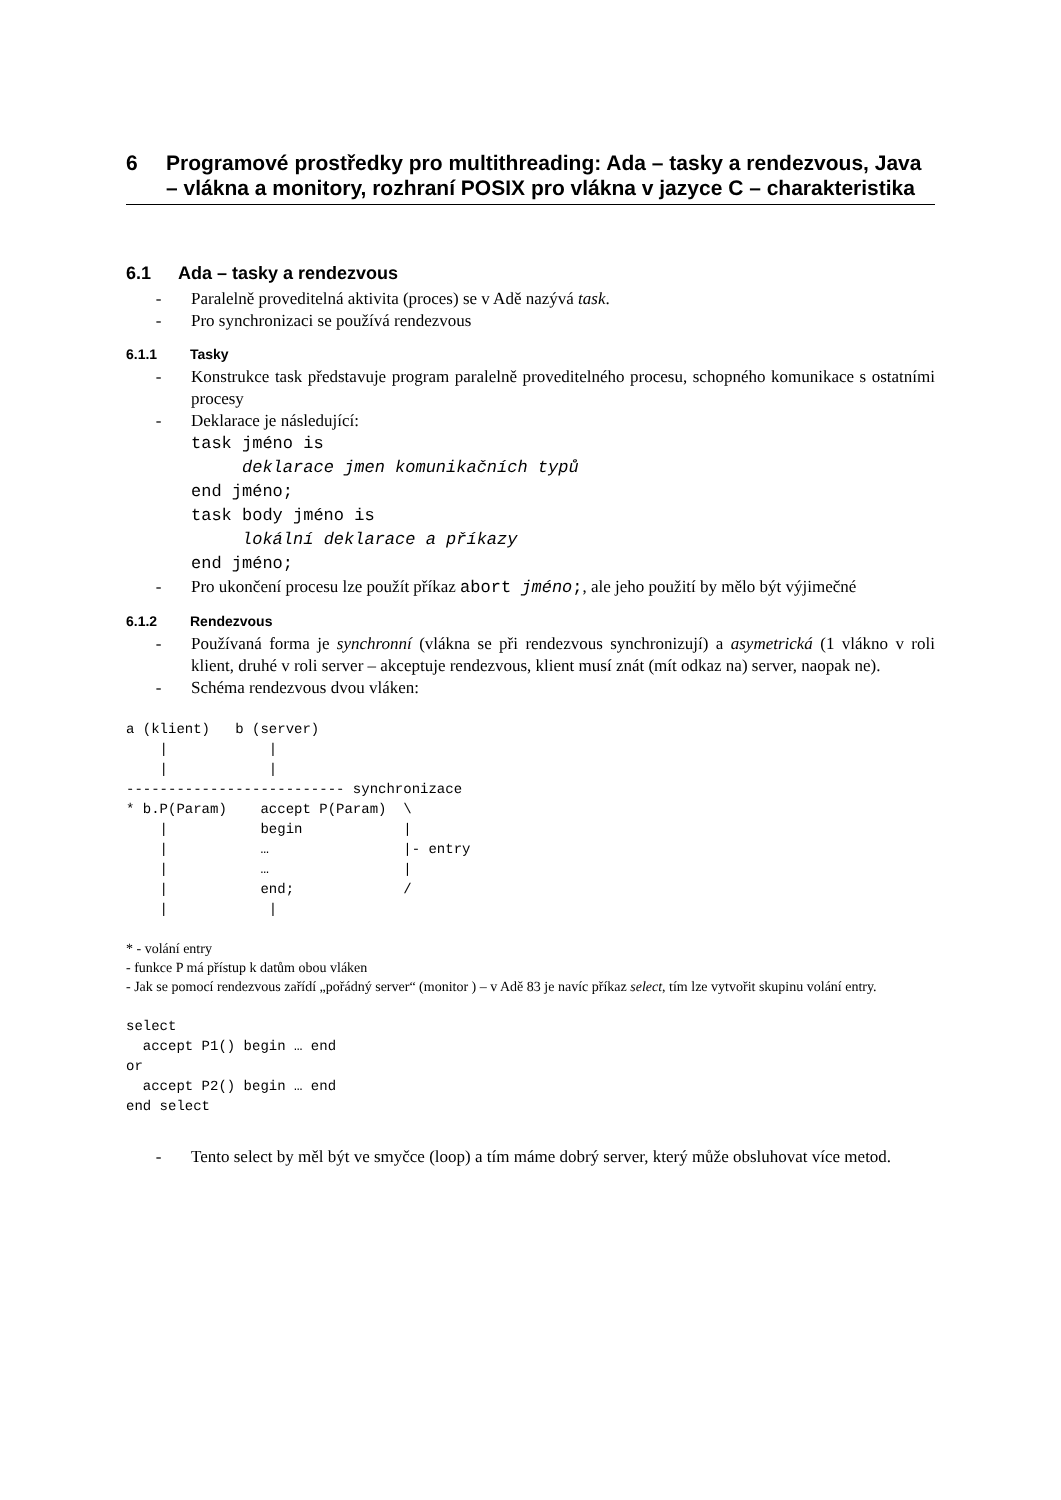6 Programové prostředky pro multithreading: Ada – tasky a rendezvous, Java – vlákna a monitory, rozhraní POSIX pro vlákna v jazyce C – charakteristika
6.1 Ada – tasky a rendezvous
- Paralelně proveditelná aktivita (proces) se v Adě nazývá task.
- Pro synchronizaci se používá rendezvous
6.1.1 Tasky
- Konstrukce task představuje program paralelně proveditelného procesu, schopného komunikace s ostatními procesy
- Deklarace je následující:
task jméno is
     deklarace jmen komunikačních typů
end jméno;
task body jméno is
     lokální deklarace a příkazy
end jméno;
- Pro ukončení procesu lze použít příkaz abort jméno;, ale jeho použití by mělo být výjimečné
6.1.2 Rendezvous
- Používaná forma je synchronní (vlákna se při rendezvous synchronizují) a asymetrická (1 vlákno v roli klient, druhé v roli server – akceptuje rendezvous, klient musí znát (mít odkaz na) server, naopak ne).
- Schéma rendezvous dvou vláken:
a (klient)   b (server)
    |            |
    |            |
-------------------------- synchronizace
* b.P(Param)    accept P(Param)  \
    |           begin            |
    |           …                |- entry
    |           …                |
    |           end;             /
    |            |
* - volání entry
- funkce P má přístup k datům obou vláken
- Jak se pomocí rendezvous zařídí „pořádný server“ (monitor ) – v Adě 83 je navíc příkaz select, tím lze vytvořit skupinu volání entry.
select
  accept P1() begin … end
or
  accept P2() begin … end
end select
- Tento select by měl být ve smyčce (loop) a tím máme dobrý server, který může obsluhovat více metod.